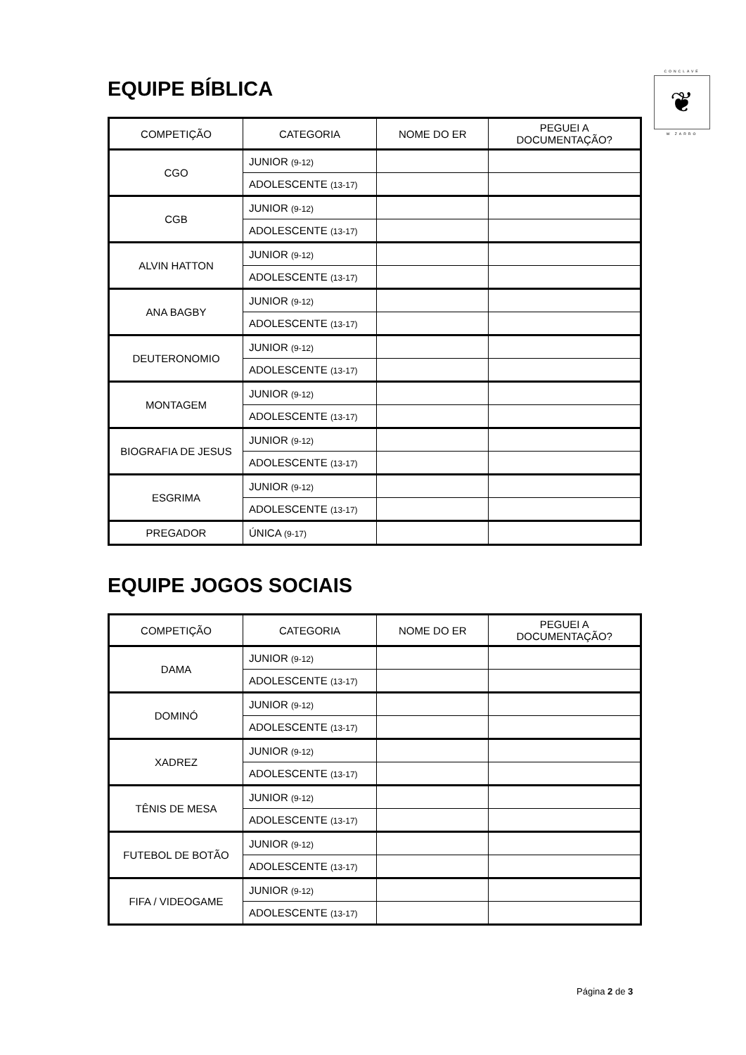CONCLAVE
❦
W ZARRO
EQUIPE BÍBLICA
| COMPETIÇÃO | CATEGORIA | NOME DO ER | PEGUEI A DOCUMENTAÇÃO? |
| --- | --- | --- | --- |
| CGO | JUNIOR (9-12) | | |
| | ADOLESCENTE (13-17) | | |
| CGB | JUNIOR (9-12) | | |
| | ADOLESCENTE (13-17) | | |
| ALVIN HATTON | JUNIOR (9-12) | | |
| | ADOLESCENTE (13-17) | | |
| ANA BAGBY | JUNIOR (9-12) | | |
| | ADOLESCENTE (13-17) | | |
| DEUTERONOMIO | JUNIOR (9-12) | | |
| | ADOLESCENTE (13-17) | | |
| MONTAGEM | JUNIOR (9-12) | | |
| | ADOLESCENTE (13-17) | | |
| BIOGRAFIA DE JESUS | JUNIOR (9-12) | | |
| | ADOLESCENTE (13-17) | | |
| ESGRIMA | JUNIOR (9-12) | | |
| | ADOLESCENTE (13-17) | | |
| PREGADOR | ÚNICA (9-17) | | |
EQUIPE JOGOS SOCIAIS
| COMPETIÇÃO | CATEGORIA | NOME DO ER | PEGUEI A DOCUMENTAÇÃO? |
| --- | --- | --- | --- |
| DAMA | JUNIOR (9-12) | | |
| | ADOLESCENTE (13-17) | | |
| DOMINÓ | JUNIOR (9-12) | | |
| | ADOLESCENTE (13-17) | | |
| XADREZ | JUNIOR (9-12) | | |
| | ADOLESCENTE (13-17) | | |
| TÊNIS DE MESA | JUNIOR (9-12) | | |
| | ADOLESCENTE (13-17) | | |
| FUTEBOL DE BOTÃO | JUNIOR (9-12) | | |
| | ADOLESCENTE (13-17) | | |
| FIFA / VIDEOGAME | JUNIOR (9-12) | | |
| | ADOLESCENTE (13-17) | | |
Página 2 de 3